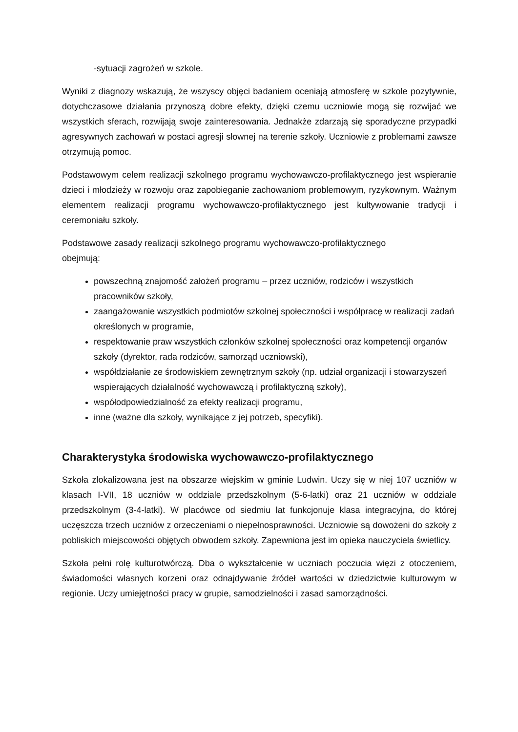-sytuacji zagrożeń w szkole.
Wyniki z diagnozy wskazują, że wszyscy objęci badaniem oceniają atmosferę w szkole pozytywnie, dotychczasowe działania przynoszą dobre efekty, dzięki czemu uczniowie mogą się rozwijać we wszystkich sferach, rozwijają swoje zainteresowania. Jednakże zdarzają się sporadyczne przypadki agresywnych zachowań w postaci agresji słownej na terenie szkoły. Uczniowie z problemami zawsze otrzymują pomoc.
Podstawowym celem realizacji szkolnego programu wychowawczo-profilaktycznego jest wspieranie dzieci i młodzieży w rozwoju oraz zapobieganie zachowaniom problemowym, ryzykownym. Ważnym elementem realizacji programu wychowawczo-profilaktycznego jest kultywowanie tradycji i ceremoniału szkoły.
Podstawowe zasady realizacji szkolnego programu wychowawczo-profilaktycznego
obejmują:
powszechną znajomość założeń programu – przez uczniów, rodziców i wszystkich pracowników szkoły,
zaangażowanie wszystkich podmiotów szkolnej społeczności i współpracę w realizacji zadań określonych w programie,
respektowanie praw wszystkich członków szkolnej społeczności oraz kompetencji organów szkoły (dyrektor, rada rodziców, samorząd uczniowski),
współdziałanie ze środowiskiem zewnętrznym szkoły (np. udział organizacji i stowarzyszeń wspierających działalność wychowawczą i profilaktyczną szkoły),
współodpowiedzialność za efekty realizacji programu,
inne (ważne dla szkoły, wynikające z jej potrzeb, specyfiki).
Charakterystyka środowiska wychowawczo-profilaktycznego
Szkoła zlokalizowana jest na obszarze wiejskim w gminie Ludwin. Uczy się w niej 107 uczniów w klasach I-VII, 18 uczniów w oddziale przedszkolnym (5-6-latki) oraz 21 uczniów w oddziale przedszkolnym (3-4-latki). W placówce od siedmiu lat funkcjonuje klasa integracyjna, do której uczęszcza trzech uczniów z orzeczeniami o niepełnosprawności. Uczniowie są dowożeni do szkoły z pobliskich miejscowości objętych obwodem szkoły. Zapewniona jest im opieka nauczyciela świetlicy.
Szkoła pełni rolę kulturotwórczą. Dba o wykształcenie w uczniach poczucia więzi z otoczeniem, świadomości własnych korzeni oraz odnajdywanie źródeł wartości w dziedzictwie kulturowym w regionie. Uczy umiejętności pracy w grupie, samodzielności i zasad samorządności.